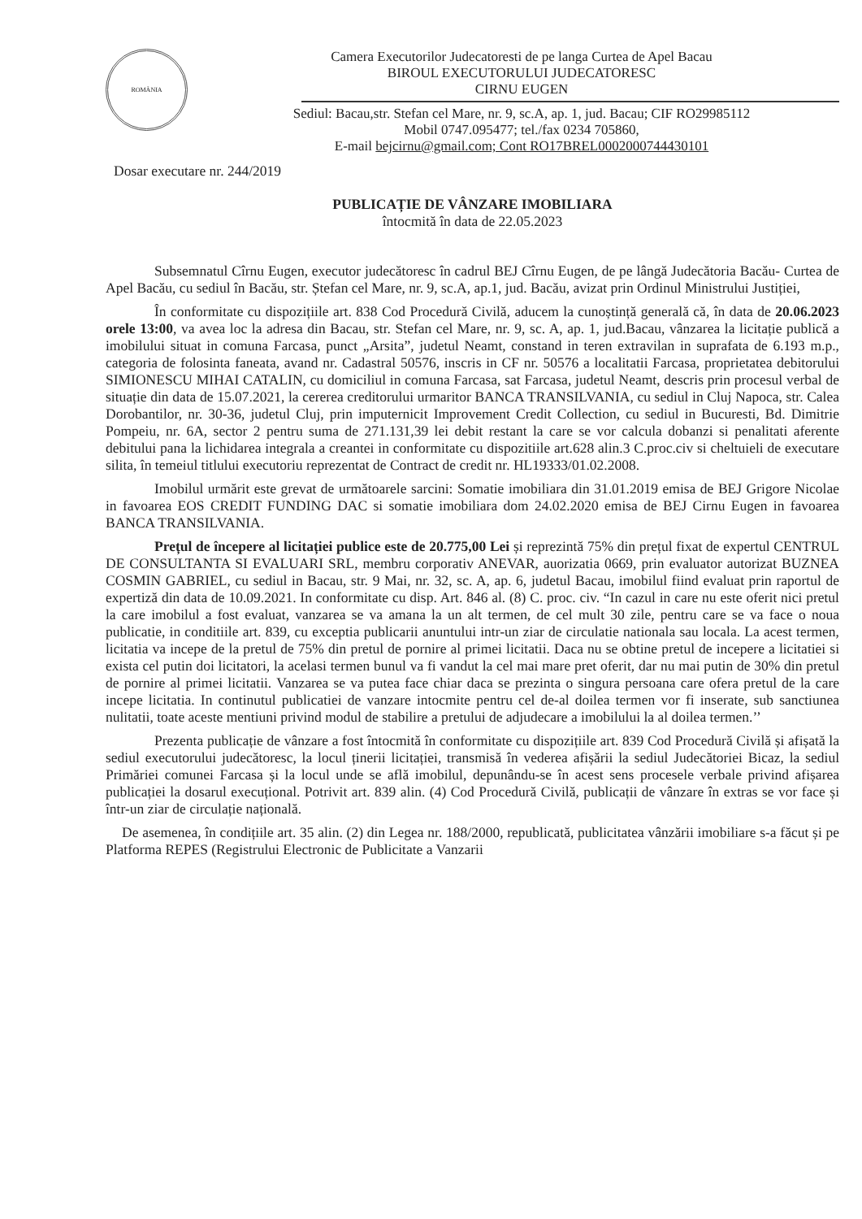ROMÂNIA
Camera Executorilor Judecatoresti de pe langa Curtea de Apel Bacau
BIROUL EXECUTORULUI JUDECATORESC
CIRNU EUGEN
Sediul: Bacau,str. Stefan cel Mare, nr. 9, sc.A, ap. 1, jud. Bacau; CIF RO29985112
Mobil 0747.095477; tel./fax 0234 705860,
E-mail bejcirnu@gmail.com; Cont RO17BREL0002000744430101
Dosar executare nr. 244/2019
PUBLICAȚIE DE VÂNZARE IMOBILIARA
întocmită în data de 22.05.2023
Subsemnatul Cîrnu Eugen, executor judecătoresc în cadrul BEJ Cîrnu Eugen, de pe lângă Judecătoria Bacău- Curtea de Apel Bacău, cu sediul în Bacău, str. Ștefan cel Mare, nr. 9, sc.A, ap.1, jud. Bacău, avizat prin Ordinul Ministrului Justiției,
În conformitate cu dispozițiile art. 838 Cod Procedură Civilă, aducem la cunoștință generală că, în data de 20.06.2023 orele 13:00, va avea loc la adresa din Bacau, str. Stefan cel Mare, nr. 9, sc. A, ap. 1, jud.Bacau, vânzarea la licitație publică a imobilului situat in comuna Farcasa, punct „Arsita”, judetul Neamt, constand in teren extravilan in suprafata de 6.193 m.p., categoria de folosinta faneata, avand nr. Cadastral 50576, inscris in CF nr. 50576 a localitatii Farcasa, proprietatea debitorului SIMIONESCU MIHAI CATALIN, cu domiciliul in comuna Farcasa, sat Farcasa, judetul Neamt, descris prin procesul verbal de situație din data de 15.07.2021, la cererea creditorului urmaritor BANCA TRANSILVANIA, cu sediul in Cluj Napoca, str. Calea Dorobantilor, nr. 30-36, judetul Cluj, prin imputernicit Improvement Credit Collection, cu sediul in Bucuresti, Bd. Dimitrie Pompeiu, nr. 6A, sector 2 pentru suma de 271.131,39 lei debit restant la care se vor calcula dobanzi si penalitati aferente debitului pana la lichidarea integrala a creantei in conformitate cu dispozitiile art.628 alin.3 C.proc.civ si cheltuieli de executare silita, în temeiul titlului executoriu reprezentat de Contract de credit nr. HL19333/01.02.2008.
Imobilul urmărit este grevat de următoarele sarcini: Somatie imobiliara din 31.01.2019 emisa de BEJ Grigore Nicolae in favoarea EOS CREDIT FUNDING DAC si somatie imobiliara dom 24.02.2020 emisa de BEJ Cirnu Eugen in favoarea BANCA TRANSILVANIA.
Prețul de începere al licitației publice este de 20.775,00 Lei și reprezintă 75% din prețul fixat de expertul CENTRUL DE CONSULTANTA SI EVALUARI SRL, membru corporativ ANEVAR, auorizatia 0669, prin evaluator autorizat BUZNEA COSMIN GABRIEL, cu sediul in Bacau, str. 9 Mai, nr. 32, sc. A, ap. 6, judetul Bacau, imobilul fiind evaluat prin raportul de expertiză din data de 10.09.2021. In conformitate cu disp. Art. 846 al. (8) C. proc. civ. “In cazul in care nu este oferit nici pretul la care imobilul a fost evaluat, vanzarea se va amana la un alt termen, de cel mult 30 zile, pentru care se va face o noua publicatie, in conditiile art. 839, cu exceptia publicarii anuntului intr-un ziar de circulatie nationala sau locala. La acest termen, licitatia va incepe de la pretul de 75% din pretul de pornire al primei licitatii. Daca nu se obtine pretul de incepere a licitatiei si exista cel putin doi licitatori, la acelasi termen bunul va fi vandut la cel mai mare pret oferit, dar nu mai putin de 30% din pretul de pornire al primei licitatii. Vanzarea se va putea face chiar daca se prezinta o singura persoana care ofera pretul de la care incepe licitatia. In continutul publicatiei de vanzare intocmite pentru cel de-al doilea termen vor fi inserate, sub sanctiunea nulitatii, toate aceste mentiuni privind modul de stabilire a pretului de adjudecare a imobilului la al doilea termen.’’
Prezenta publicație de vânzare a fost întocmită în conformitate cu dispozițiile art. 839 Cod Procedură Civilă și afișată la sediul executorului judecătoresc, la locul ținerii licitației, transmisă în vederea afișării la sediul Judecătoriei Bicaz, la sediul Primăriei comunei Farcasa și la locul unde se află imobilul, depunându-se în acest sens procesele verbale privind afișarea publicației la dosarul execuțional. Potrivit art. 839 alin. (4) Cod Procedură Civilă, publicații de vânzare în extras se vor face și într-un ziar de circulație națională.
De asemenea, în condițiile art. 35 alin. (2) din Legea nr. 188/2000, republicată, publicitatea vânzării imobiliare s-a făcut și pe Platforma REPES (Registrului Electronic de Publicitate a Vanzarii